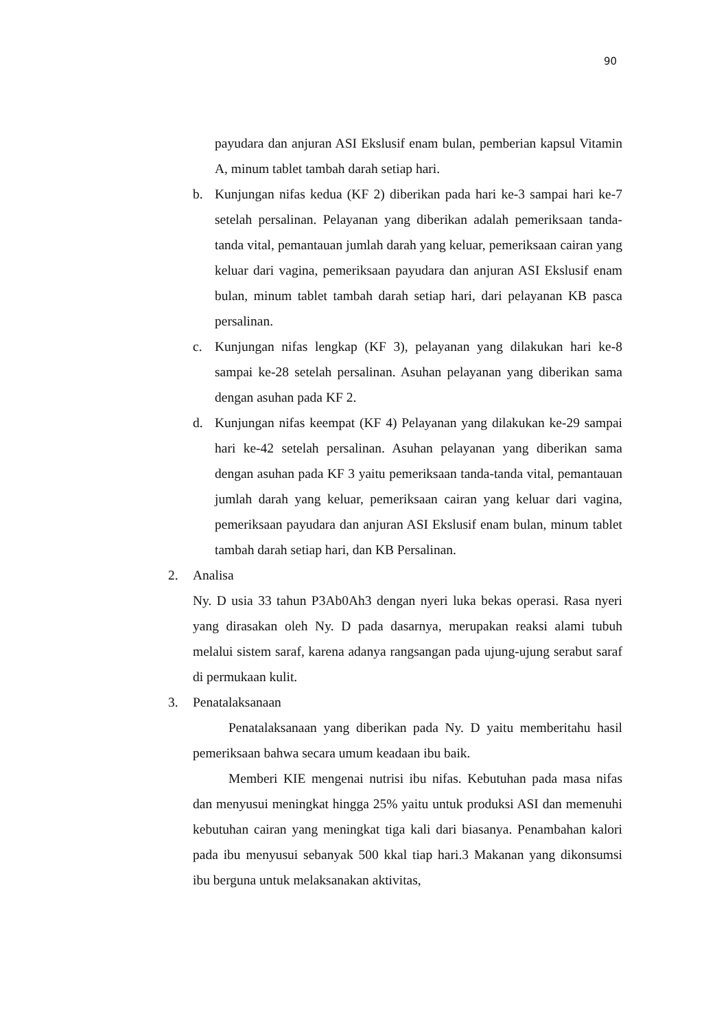90
payudara dan anjuran ASI Ekslusif enam bulan, pemberian kapsul Vitamin A, minum tablet tambah darah setiap hari.
b. Kunjungan nifas kedua (KF 2) diberikan pada hari ke-3 sampai hari ke-7 setelah persalinan. Pelayanan yang diberikan adalah pemeriksaan tanda-tanda vital, pemantauan jumlah darah yang keluar, pemeriksaan cairan yang keluar dari vagina, pemeriksaan payudara dan anjuran ASI Ekslusif enam bulan, minum tablet tambah darah setiap hari, dari pelayanan KB pasca persalinan.
c. Kunjungan nifas lengkap (KF 3), pelayanan yang dilakukan hari ke-8 sampai ke-28 setelah persalinan. Asuhan pelayanan yang diberikan sama dengan asuhan pada KF 2.
d. Kunjungan nifas keempat (KF 4) Pelayanan yang dilakukan ke-29 sampai hari ke-42 setelah persalinan. Asuhan pelayanan yang diberikan sama dengan asuhan pada KF 3 yaitu pemeriksaan tanda-tanda vital, pemantauan jumlah darah yang keluar, pemeriksaan cairan yang keluar dari vagina, pemeriksaan payudara dan anjuran ASI Ekslusif enam bulan, minum tablet tambah darah setiap hari, dan KB Persalinan.
2. Analisa
Ny. D usia 33 tahun P3Ab0Ah3 dengan nyeri luka bekas operasi. Rasa nyeri yang dirasakan oleh Ny. D pada dasarnya, merupakan reaksi alami tubuh melalui sistem saraf, karena adanya rangsangan pada ujung-ujung serabut saraf di permukaan kulit.
3. Penatalaksanaan
Penatalaksanaan yang diberikan pada Ny. D yaitu memberitahu hasil pemeriksaan bahwa secara umum keadaan ibu baik.
Memberi KIE mengenai nutrisi ibu nifas. Kebutuhan pada masa nifas dan menyusui meningkat hingga 25% yaitu untuk produksi ASI dan memenuhi kebutuhan cairan yang meningkat tiga kali dari biasanya. Penambahan kalori pada ibu menyusui sebanyak 500 kkal tiap hari.3 Makanan yang dikonsumsi ibu berguna untuk melaksanakan aktivitas,